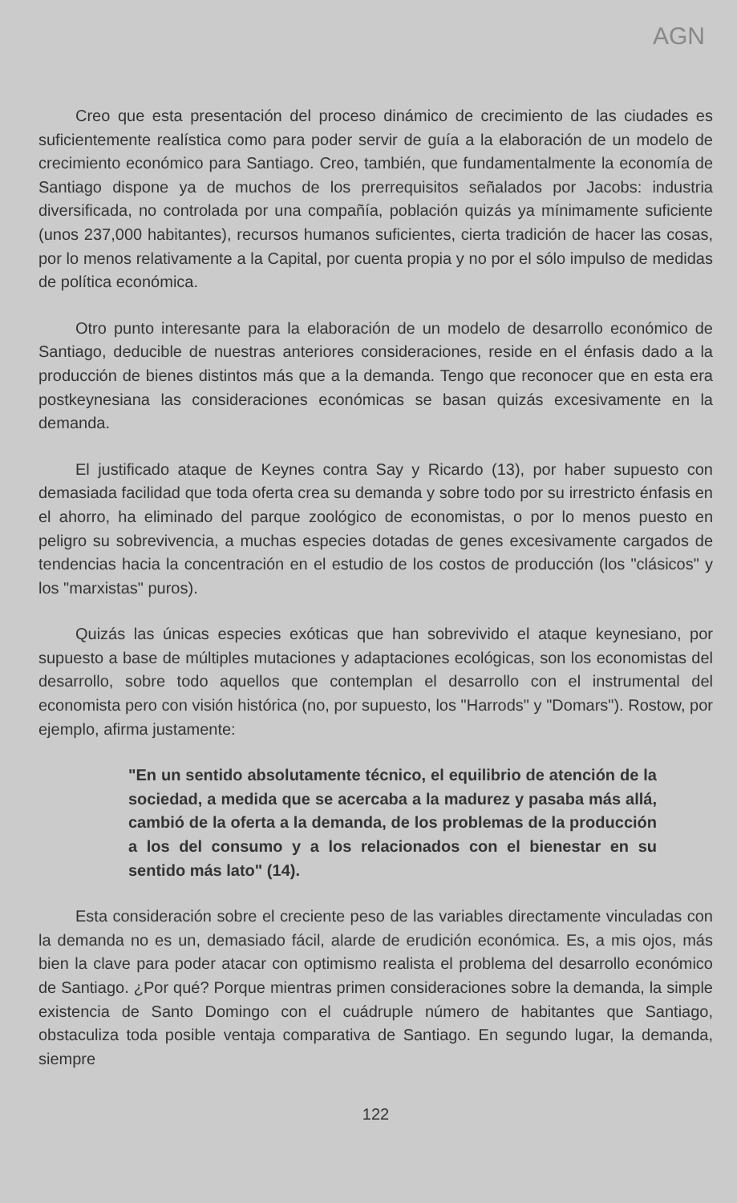AGN
Creo que esta presentación del proceso dinámico de crecimiento de las ciudades es suficientemente realística como para poder servir de guía a la elaboración de un modelo de crecimiento económico para Santiago. Creo, también, que fundamentalmente la economía de Santiago dispone ya de muchos de los prerrequisitos señalados por Jacobs: industria diversificada, no controlada por una compañía, población quizás ya mínimamente suficiente (unos 237,000 habitantes), recursos humanos suficientes, cierta tradición de hacer las cosas, por lo menos relativamente a la Capital, por cuenta propia y no por el sólo impulso de medidas de política económica.
Otro punto interesante para la elaboración de un modelo de desarrollo económico de Santiago, deducible de nuestras anteriores consideraciones, reside en el énfasis dado a la producción de bienes distintos más que a la demanda. Tengo que reconocer que en esta era postkeynesiana las consideraciones económicas se basan quizás excesivamente en la demanda.
El justificado ataque de Keynes contra Say y Ricardo (13), por haber supuesto con demasiada facilidad que toda oferta crea su demanda y sobre todo por su irrestricto énfasis en el ahorro, ha eliminado del parque zoológico de economistas, o por lo menos puesto en peligro su sobrevivencia, a muchas especies dotadas de genes excesivamente cargados de tendencias hacia la concentración en el estudio de los costos de producción (los "clásicos" y los "marxistas" puros).
Quizás las únicas especies exóticas que han sobrevivido el ataque keynesiano, por supuesto a base de múltiples mutaciones y adaptaciones ecológicas, son los economistas del desarrollo, sobre todo aquellos que contemplan el desarrollo con el instrumental del economista pero con visión histórica (no, por supuesto, los "Harrods" y "Domars"). Rostow, por ejemplo, afirma justamente:
"En un sentido absolutamente técnico, el equilibrio de atención de la sociedad, a medida que se acercaba a la madurez y pasaba más allá, cambió de la oferta a la demanda, de los problemas de la producción a los del consumo y a los relacionados con el bienestar en su sentido más lato" (14).
Esta consideración sobre el creciente peso de las variables directamente vinculadas con la demanda no es un, demasiado fácil, alarde de erudición económica. Es, a mis ojos, más bien la clave para poder atacar con optimismo realista el problema del desarrollo económico de Santiago. ¿Por qué? Porque mientras primen consideraciones sobre la demanda, la simple existencia de Santo Domingo con el cuádruple número de habitantes que Santiago, obstaculiza toda posible ventaja comparativa de Santiago. En segundo lugar, la demanda, siempre
122